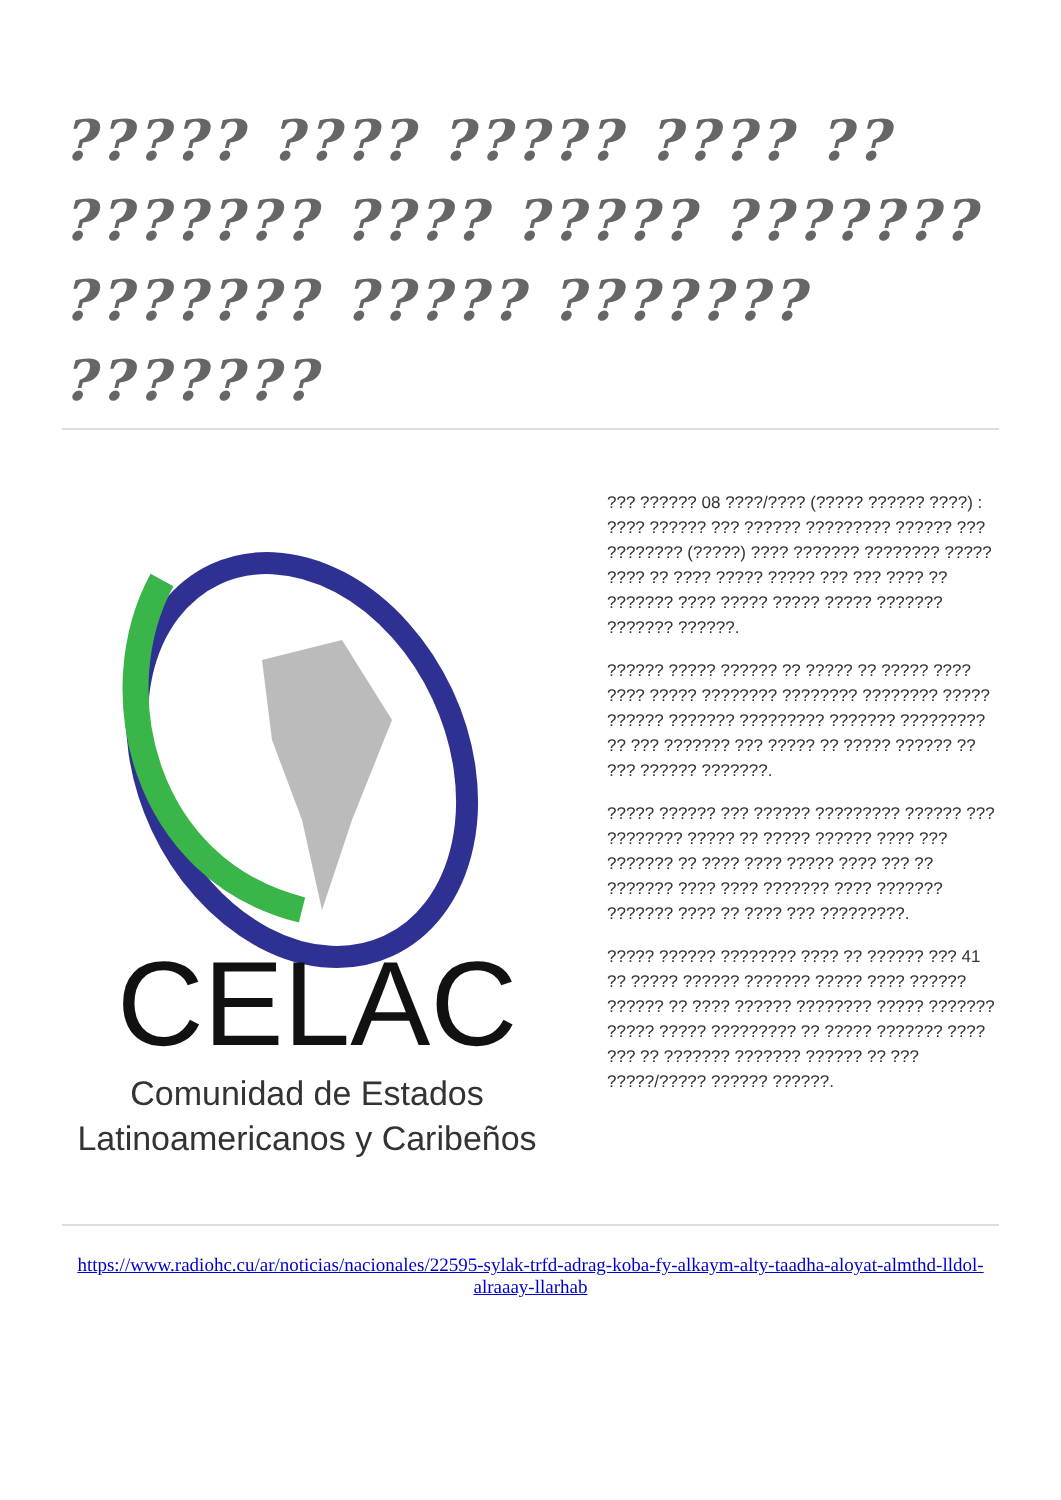????? ???? ????? ???? ?? ??????? ???? ????? ??????? ??????? ????? ??????? ???????
CELAC
Comunidad de Estados
Latinoamericanos y Caribeños
??? ?????? 08 ????/???? (????? ?????? ????) : ???? ?????? ??? ?????? ????????? ?????? ??? ???????? (?????) ???? ??????? ???????? ????? ???? ?? ???? ????? ????? ??? ??? ???? ?? ??????? ???? ????? ????? ????? ??????? ??????? ??????.
?????? ????? ?????? ?? ????? ?? ????? ???? ???? ????? ???????? ???????? ???????? ????? ?????? ??????? ????????? ??????? ????????? ?? ??? ??????? ??? ????? ?? ????? ?????? ?? ??? ?????? ???????.
????? ?????? ??? ?????? ????????? ?????? ??? ???????? ????? ?? ????? ?????? ???? ??? ??????? ?? ???? ???? ????? ???? ??? ?? ??????? ???? ???? ??????? ???? ??????? ??????? ???? ?? ???? ??? ?????????.
????? ?????? ???????? ???? ?? ?????? ??? 41 ?? ????? ?????? ??????? ????? ???? ?????? ?????? ?? ???? ?????? ???????? ????? ??????? ????? ????? ????????? ?? ????? ??????? ???? ??? ?? ??????? ??????? ?????? ?? ??? ?????/????? ?????? ??????.
https://www.radiohc.cu/ar/noticias/nacionales/22595-sylak-trfd-adrag-koba-fy-alkaym-alty-taadha-aloyat-almthd-lldol-alraaay-llarhab